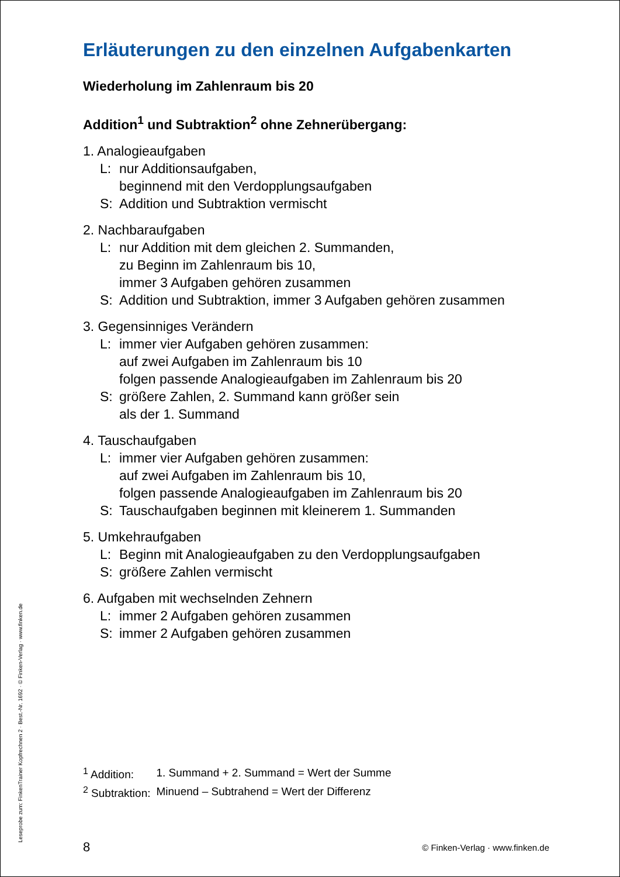Leseprobe zum: FinkenTrainer Kopfrechnen 2 · Best.-Nr. 1692 · © Finken-Verlag · www.finken.de
Erläuterungen zu den einzelnen Aufgabenkarten
Wiederholung im Zahlenraum bis 20
Addition<sup>1</sup> und Subtraktion<sup>2</sup> ohne Zehnerübergang:
1. Analogieaufgaben
L: nur Additionsaufgaben,
beginnend mit den Verdopplungsaufgaben
S: Addition und Subtraktion vermischt
2. Nachbaraufgaben
L: nur Addition mit dem gleichen 2. Summanden,
zu Beginn im Zahlenraum bis 10,
immer 3 Aufgaben gehören zusammen
S: Addition und Subtraktion, immer 3 Aufgaben gehören zusammen
3. Gegensinniges Verändern
L: immer vier Aufgaben gehören zusammen:
auf zwei Aufgaben im Zahlenraum bis 10
folgen passende Analogieaufgaben im Zahlenraum bis 20
S: größere Zahlen, 2. Summand kann größer sein
als der 1. Summand
4. Tauschaufgaben
L: immer vier Aufgaben gehören zusammen:
auf zwei Aufgaben im Zahlenraum bis 10,
folgen passende Analogieaufgaben im Zahlenraum bis 20
S: Tauschaufgaben beginnen mit kleinerem 1. Summanden
5. Umkehraufgaben
L: Beginn mit Analogieaufgaben zu den Verdopplungsaufgaben
S: größere Zahlen vermischt
6. Aufgaben mit wechselnden Zehnern
L: immer 2 Aufgaben gehören zusammen
S: immer 2 Aufgaben gehören zusammen
| <sup>1</sup> Addition: | 1. Summand + 2. Summand = Wert der Summe |
| <sup>2</sup> Subtraktion: | Minuend – Subtrahend = Wert der Differenz |
8
© Finken-Verlag · www.finken.de